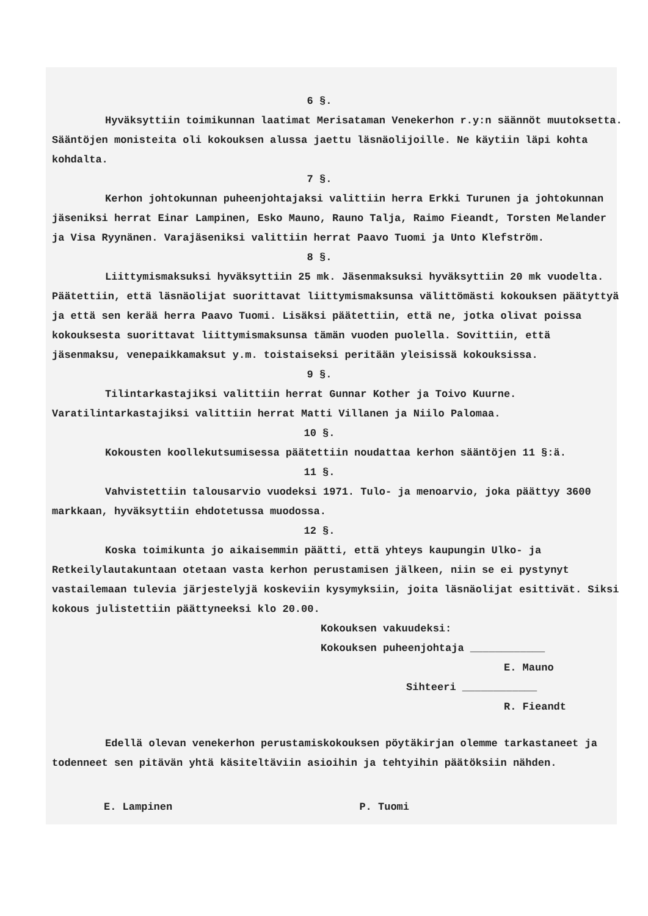6 §.
Hyväksyttiin toimikunnan laatimat Merisataman Venekerhon r.y:n säännöt muutoksetta. Sääntöjen monisteita oli kokouksen alussa jaettu läsnäolijoille. Ne käytiin läpi kohta kohdalta.
7 §.
Kerhon johtokunnan puheenjohtajaksi valittiin herra Erkki Turunen ja johtokunnan jäseniksi herrat Einar Lampinen, Esko Mauno, Rauno Talja, Raimo Fieandt, Torsten Melander ja Visa Ryynänen. Varajäseniksi valittiin herrat Paavo Tuomi ja Unto Klefström.
8 §.
Liittymismaksuksi hyväksyttiin 25 mk. Jäsenmaksuksi hyväksyttiin 20 mk vuodelta. Päätettiin, että läsnäolijat suorittavat liittymismaksunsa välittömästi kokouksen päätyttyä ja että sen kerää herra Paavo Tuomi. Lisäksi päätettiin, että ne, jotka olivat poissa kokouksesta suorittavat liittymismaksunsa tämän vuoden puolella. Sovittiin, että jäsenmaksu, venepaikkamaksut y.m. toistaiseksi peritään yleisissä kokouksissa.
9 §.
Tilintarkastajiksi valittiin herrat Gunnar Kother ja Toivo Kuurne. Varatilintarkastajiksi valittiin herrat Matti Villanen ja Niilo Palomaa.
10 §.
Kokousten koollekutsumisessa päätettiin noudattaa kerhon sääntöjen 11 §:ä.
11 §.
Vahvistettiin talousarvio vuodeksi 1971. Tulo- ja menoarvio, joka päättyy 3600 markkaan, hyväksyttiin ehdotetussa muodossa.
12 §.
Koska toimikunta jo aikaisemmin päätti, että yhteys kaupungin Ulko- ja Retkeilylautakuntaan otetaan vasta kerhon perustamisen jälkeen, niin se ei pystynyt vastailemaan tulevia järjestelyjä koskeviin kysymyksiin, joita läsnäolijat esittivät. Siksi kokous julistettiin päättyneeksi klo 20.00.
Kokouksen vakuudeksi:
Kokouksen puheenjohtaja ____________
E. Mauno
Sihteeri ____________
R. Fieandt
Edellä olevan venekerhon perustamiskokouksen pöytäkirjan olemme tarkastaneet ja todenneet sen pitävän yhtä käsiteltäviin asioihin ja tehtyihin päätöksiin nähden.
E. Lampinen P. Tuomi